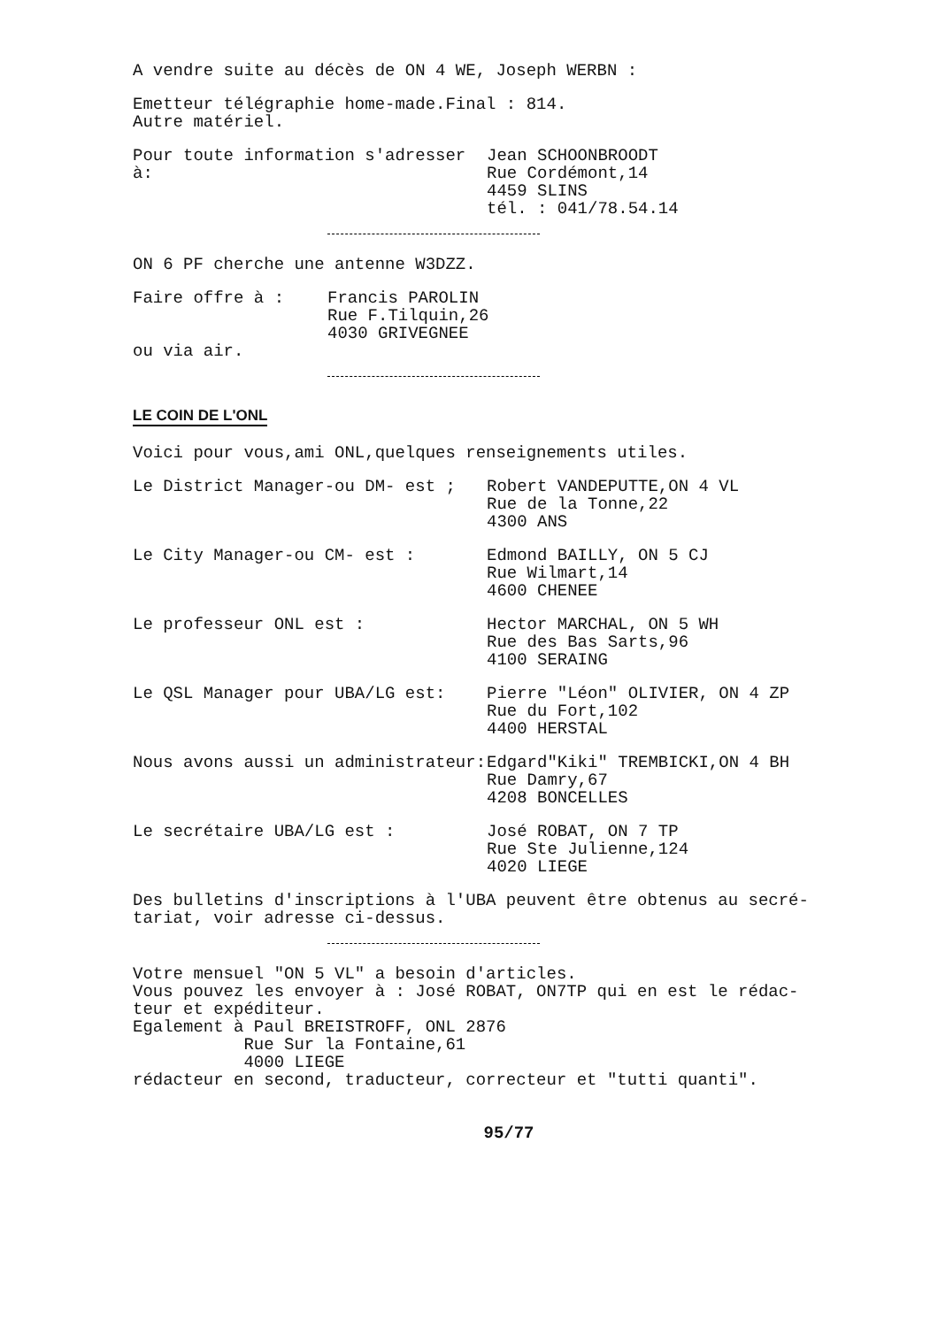A vendre suite au décès de ON 4 WE, Joseph WERBN :
Emetteur télégraphie home-made.Final : 814.
Autre matériel.
Pour toute information s'adresser à:
Jean SCHOONBROODT
Rue Cordémont,14
4459 SLINS
tél. : 041/78.54.14
ON 6 PF cherche une antenne W3DZZ.
Faire offre à : Francis PAROLIN
Rue F.Tilquin,26
4030 GRIVEGNEE
ou via air.
LE COIN DE L'ONL
Voici pour vous,ami ONL,quelques renseignements utiles.
Le District Manager-ou DM- est ; Robert VANDEPUTTE,ON 4 VL
Rue de la Tonne,22
4300 ANS
Le City Manager-ou CM- est : Edmond BAILLY, ON 5 CJ
Rue Wilmart,14
4600 CHENEE
Le professeur ONL est : Hector MARCHAL, ON 5 WH
Rue des Bas Sarts,96
4100 SERAING
Le QSL Manager pour UBA/LG est: Pierre "Léon" OLIVIER, ON 4 ZP
Rue du Fort,102
4400 HERSTAL
Nous avons aussi un administrateur: Edgard"Kiki" TREMBICKI,ON 4 BH
Rue Damry,67
4208 BONCELLES
Le secrétaire UBA/LG est : José ROBAT, ON 7 TP
Rue Ste Julienne,124
4020 LIEGE
Des bulletins d'inscriptions à l'UBA peuvent être obtenus au secré-
tariat, voir adresse ci-dessus.
Votre mensuel "ON 5 VL" a besoin d'articles.
Vous pouvez les envoyer à : José ROBAT, ON7TP qui en est le rédac-
teur et expéditeur.
Egalement à Paul BREISTROFF, ONL 2876
Rue Sur la Fontaine,61
4000 LIEGE
rédacteur en second, traducteur, correcteur et "tutti quanti".
95/77